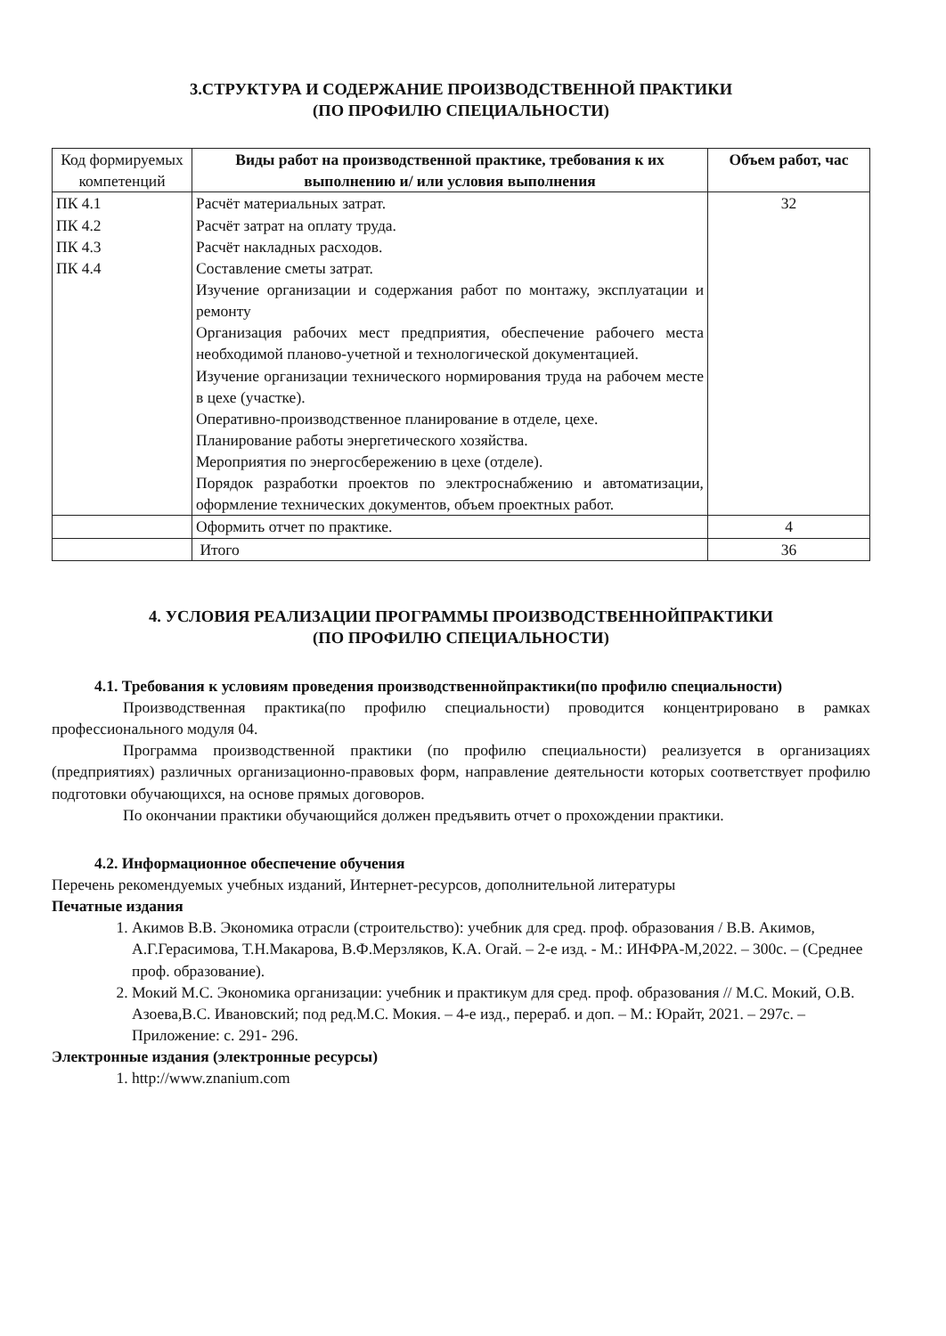3.СТРУКТУРА И СОДЕРЖАНИЕ ПРОИЗВОДСТВЕННОЙ ПРАКТИКИ
(ПО ПРОФИЛЮ СПЕЦИАЛЬНОСТИ)
| Код формируемых компетенций | Виды работ на производственной практике, требования к их выполнению и/ или условия выполнения | Объем работ, час |
| ПК 4.1 ПК 4.2 ПК 4.3 ПК 4.4 | Расчёт материальных затрат. Расчёт затрат на оплату труда. Расчёт накладных расходов. Составление сметы затрат. Изучение организации и содержания работ по монтажу, эксплуатации и ремонту Организация рабочих мест предприятия, обеспечение рабочего места необходимой планово-учетной и технологической документацией. Изучение организации технического нормирования труда на рабочем месте в цехе (участке). Оперативно-производственное планирование в отделе, цехе. Планирование работы энергетического хозяйства. Мероприятия по энергосбережению в цехе (отделе). Порядок разработки проектов по электроснабжению и автоматизации, оформление технических документов, объем проектных работ. | 32 |
| | Оформить отчет по практике. | 4 |
| | Итого | 36 |
4. УСЛОВИЯ РЕАЛИЗАЦИИ ПРОГРАММЫ ПРОИЗВОДСТВЕННОЙПРАКТИКИ
(ПО ПРОФИЛЮ СПЕЦИАЛЬНОСТИ)
4.1. Требования к условиям проведения производственнойпрактики(по профилю специальности)
Производственная практика(по профилю специальности) проводится концентрировано в рамках профессионального модуля 04.
Программа производственной практики (по профилю специальности) реализуется в организациях (предприятиях) различных организационно-правовых форм, направление деятельности которых соответствует профилю подготовки обучающихся, на основе прямых договоров.
По окончании практики обучающийся должен предъявить отчет о прохождении практики.
4.2. Информационное обеспечение обучения
Перечень рекомендуемых учебных изданий, Интернет-ресурсов, дополнительной литературы
Печатные издания
1. Акимов В.В. Экономика отрасли (строительство): учебник для сред. проф. образования / В.В. Акимов, А.Г.Герасимова, Т.Н.Макарова, В.Ф.Мерзляков, К.А. Огай. – 2-е изд. - М.: ИНФРА-М,2022. – 300с. – (Среднее проф. образование).
2. Мокий М.С. Экономика организации: учебник и практикум для сред. проф. образования // М.С. Мокий, О.В. Азоева,В.С. Ивановский; под ред.М.С. Мокия. – 4-е изд., перераб. и доп. – М.: Юрайт, 2021. – 297с. – Приложение: с. 291- 296.
Электронные издания (электронные ресурсы)
1. http://www.znanium.com